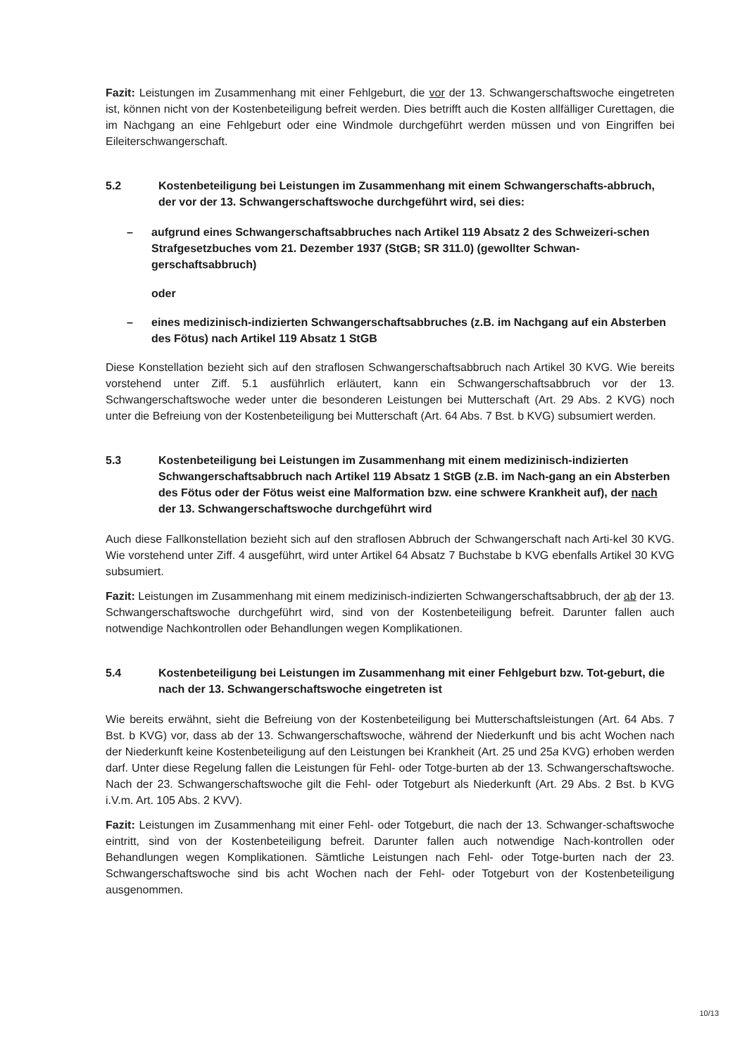Fazit: Leistungen im Zusammenhang mit einer Fehlgeburt, die vor der 13. Schwangerschaftswoche eingetreten ist, können nicht von der Kostenbeteiligung befreit werden. Dies betrifft auch die Kosten allfälliger Curettagen, die im Nachgang an eine Fehlgeburt oder eine Windmole durchgeführt werden müssen und von Eingriffen bei Eileiterschwangerschaft.
5.2 Kostenbeteiligung bei Leistungen im Zusammenhang mit einem Schwangerschafts-abbruch, der vor der 13. Schwangerschaftswoche durchgeführt wird, sei dies:
– aufgrund eines Schwangerschaftsabbruches nach Artikel 119 Absatz 2 des Schweizeri-schen Strafgesetzbuches vom 21. Dezember 1937 (StGB; SR 311.0) (gewollter Schwan-gerschaftsabbruch)
oder
– eines medizinisch-indizierten Schwangerschaftsabbruches (z.B. im Nachgang auf ein Absterben des Fötus) nach Artikel 119 Absatz 1 StGB
Diese Konstellation bezieht sich auf den straflosen Schwangerschaftsabbruch nach Artikel 30 KVG. Wie bereits vorstehend unter Ziff. 5.1 ausführlich erläutert, kann ein Schwangerschaftsabbruch vor der 13. Schwangerschaftswoche weder unter die besonderen Leistungen bei Mutterschaft (Art. 29 Abs. 2 KVG) noch unter die Befreiung von der Kostenbeteiligung bei Mutterschaft (Art. 64 Abs. 7 Bst. b KVG) subsumiert werden.
5.3 Kostenbeteiligung bei Leistungen im Zusammenhang mit einem medizinisch-indizierten Schwangerschaftsabbruch nach Artikel 119 Absatz 1 StGB (z.B. im Nach-gang an ein Absterben des Fötus oder der Fötus weist eine Malformation bzw. eine schwere Krankheit auf), der nach der 13. Schwangerschaftswoche durchgeführt wird
Auch diese Fallkonstellation bezieht sich auf den straflosen Abbruch der Schwangerschaft nach Arti-kel 30 KVG. Wie vorstehend unter Ziff. 4 ausgeführt, wird unter Artikel 64 Absatz 7 Buchstabe b KVG ebenfalls Artikel 30 KVG subsumiert.
Fazit: Leistungen im Zusammenhang mit einem medizinisch-indizierten Schwangerschaftsabbruch, der ab der 13. Schwangerschaftswoche durchgeführt wird, sind von der Kostenbeteiligung befreit. Darunter fallen auch notwendige Nachkontrollen oder Behandlungen wegen Komplikationen.
5.4 Kostenbeteiligung bei Leistungen im Zusammenhang mit einer Fehlgeburt bzw. Tot-geburt, die nach der 13. Schwangerschaftswoche eingetreten ist
Wie bereits erwähnt, sieht die Befreiung von der Kostenbeteiligung bei Mutterschaftsleistungen (Art. 64 Abs. 7 Bst. b KVG) vor, dass ab der 13. Schwangerschaftswoche, während der Niederkunft und bis acht Wochen nach der Niederkunft keine Kostenbeteiligung auf den Leistungen bei Krankheit (Art. 25 und 25a KVG) erhoben werden darf. Unter diese Regelung fallen die Leistungen für Fehl- oder Totge-burten ab der 13. Schwangerschaftswoche. Nach der 23. Schwangerschaftswoche gilt die Fehl- oder Totgeburt als Niederkunft (Art. 29 Abs. 2 Bst. b KVG i.V.m. Art. 105 Abs. 2 KVV).
Fazit: Leistungen im Zusammenhang mit einer Fehl- oder Totgeburt, die nach der 13. Schwanger-schaftswoche eintritt, sind von der Kostenbeteiligung befreit. Darunter fallen auch notwendige Nach-kontrollen oder Behandlungen wegen Komplikationen. Sämtliche Leistungen nach Fehl- oder Totge-burten nach der 23. Schwangerschaftswoche sind bis acht Wochen nach der Fehl- oder Totgeburt von der Kostenbeteiligung ausgenommen.
10/13